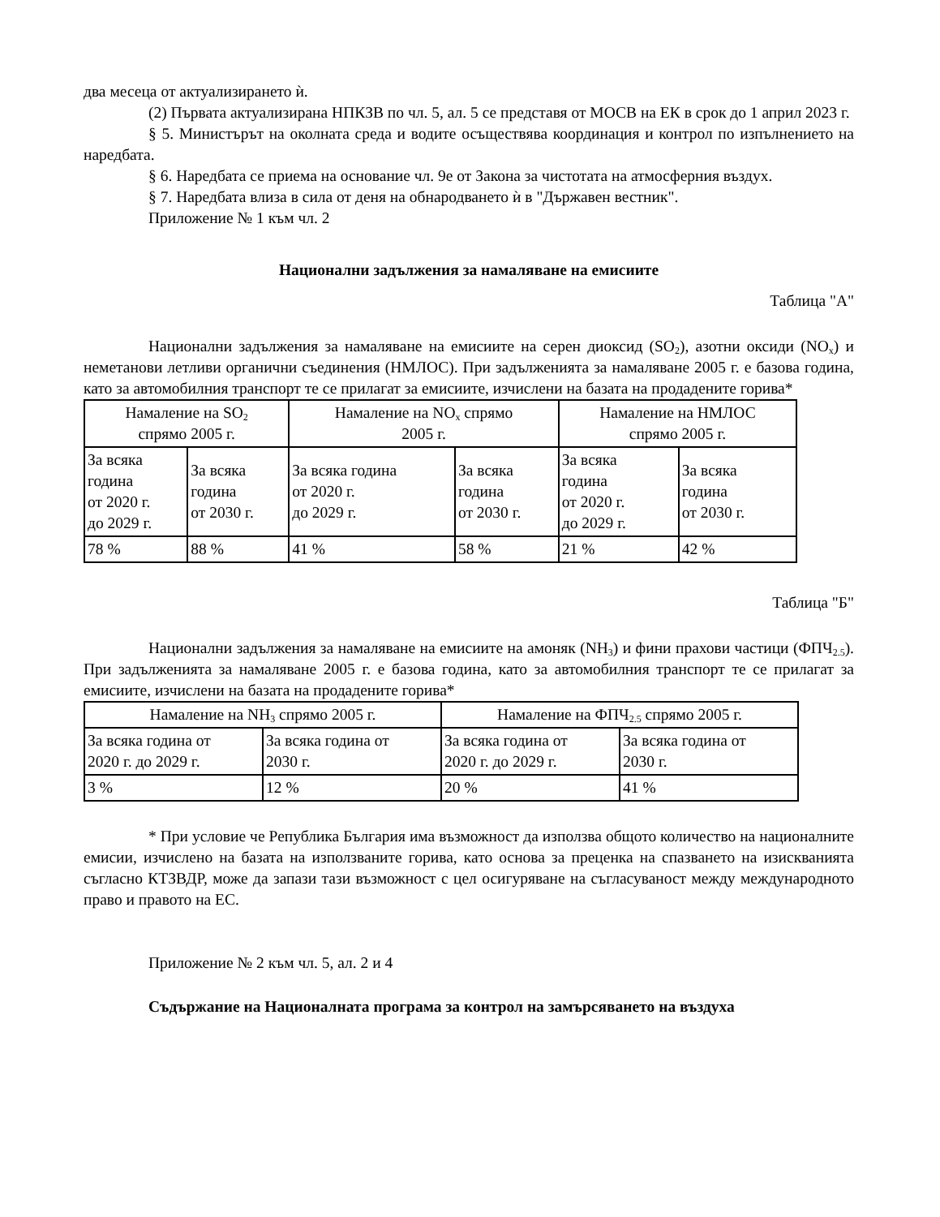два месеца от актуализирането ѝ.
(2) Първата актуализирана НПКЗВ по чл. 5, ал. 5 се представя от МОСВ на ЕК в срок до 1 април 2023 г.
§ 5. Министърът на околната среда и водите осъществява координация и контрол по изпълнението на наредбата.
§ 6. Наредбата се приема на основание чл. 9е от Закона за чистотата на атмосферния въздух.
§ 7. Наредбата влиза в сила от деня на обнародването ѝ в "Държавен вестник".
Приложение № 1 към чл. 2
Национални задължения за намаляване на емисиите
Таблица "А"
Национални задължения за намаляване на емисиите на серен диоксид (SO<sub>2</sub>), азотни оксиди (NO<sub>x</sub>) и неметанови летливи органични съединения (НМЛОС). При задълженията за намаляване 2005 г. е базова година, като за автомобилния транспорт те се прилагат за емисиите, изчислени на базата на продадените горива*
| Намаление на SO<sub>2</sub> спрямо 2005 г. | | Намаление на NO<sub>x</sub> спрямо 2005 г. | | Намаление на НМЛОС спрямо 2005 г. | |
| За всяка година от 2020 г. до 2029 г. | За всяка година от 2030 г. | За всяка година от 2020 г. до 2029 г. | За всяка година от 2030 г. | За всяка година от 2020 г. до 2029 г. | За всяка година от 2030 г. |
| 78 % | 88 % | 41 % | 58 % | 21 % | 42 % |
Таблица "Б"
Национални задължения за намаляване на емисиите на амоняк (NH<sub>3</sub>) и фини прахови частици (ФПЧ<sub>2.5</sub>). При задълженията за намаляване 2005 г. е базова година, като за автомобилния транспорт те се прилагат за емисиите, изчислени на базата на продадените горива*
| Намаление на NH<sub>3</sub> спрямо 2005 г. | | Намаление на ФПЧ<sub>2.5</sub> спрямо 2005 г. | |
| За всяка година от 2020 г. до 2029 г. | За всяка година от 2030 г. | За всяка година от 2020 г. до 2029 г. | За всяка година от 2030 г. |
| 3 % | 12 % | 20 % | 41 % |
* При условие че Република България има възможност да използва общото количество на националните емисии, изчислено на базата на използваните горива, като основа за преценка на спазването на изискванията съгласно КТЗВДР, може да запази тази възможност с цел осигуряване на съгласуваност между международното право и правото на ЕС.
Приложение № 2 към чл. 5, ал. 2 и 4
Съдържание на Националната програма за контрол на замърсяването на въздуха